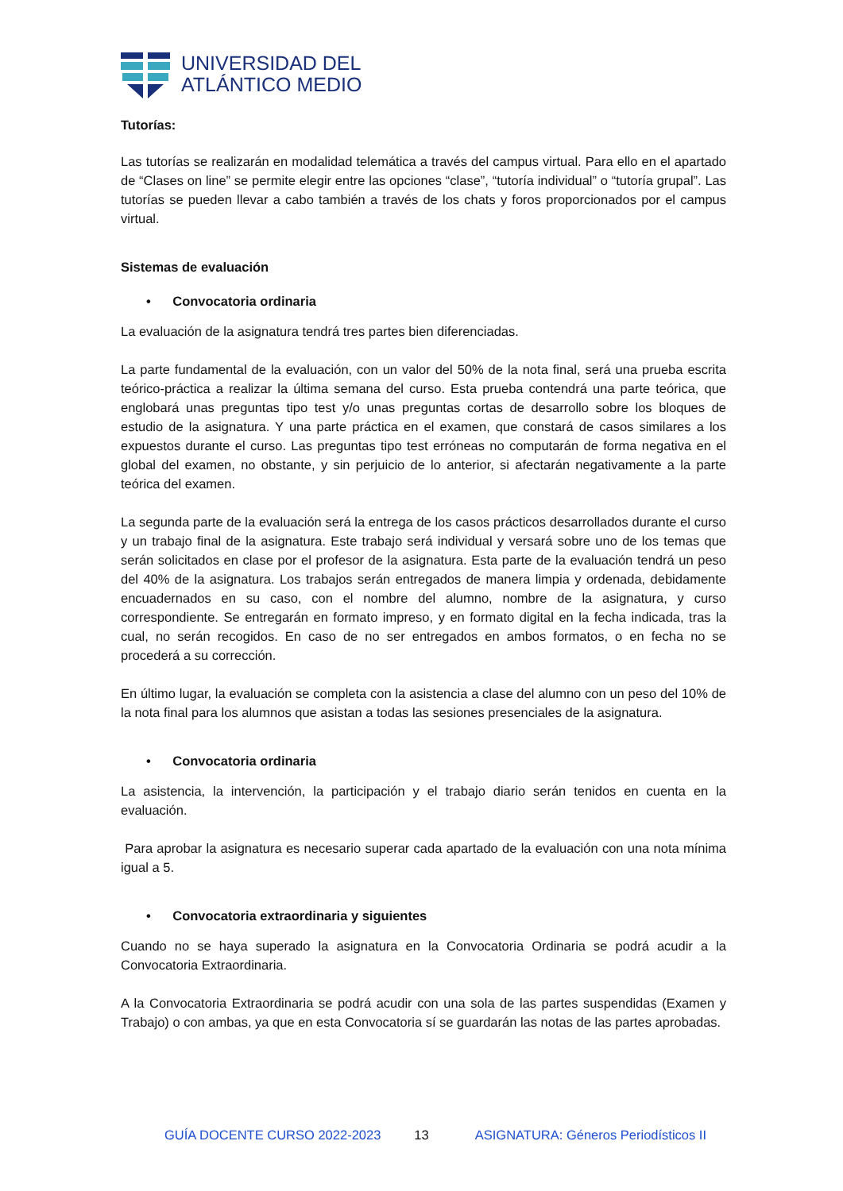UNIVERSIDAD DEL
ATLÁNTICO MEDIO
Tutorías:
Las tutorías se realizarán en modalidad telemática a través del campus virtual. Para ello en el apartado de “Clases on line” se permite elegir entre las opciones “clase”, “tutoría individual” o “tutoría grupal”. Las tutorías se pueden llevar a cabo también a través de los chats y foros proporcionados por el campus virtual.
Sistemas de evaluación
• Convocatoria ordinaria
La evaluación de la asignatura tendrá tres partes bien diferenciadas.
La parte fundamental de la evaluación, con un valor del 50% de la nota final, será una prueba escrita teórico-práctica a realizar la última semana del curso. Esta prueba contendrá una parte teórica, que englobará unas preguntas tipo test y/o unas preguntas cortas de desarrollo sobre los bloques de estudio de la asignatura. Y una parte práctica en el examen, que constará de casos similares a los expuestos durante el curso. Las preguntas tipo test erróneas no computarán de forma negativa en el global del examen, no obstante, y sin perjuicio de lo anterior, si afectarán negativamente a la parte teórica del examen.
La segunda parte de la evaluación será la entrega de los casos prácticos desarrollados durante el curso y un trabajo final de la asignatura. Este trabajo será individual y versará sobre uno de los temas que serán solicitados en clase por el profesor de la asignatura. Esta parte de la evaluación tendrá un peso del 40% de la asignatura. Los trabajos serán entregados de manera limpia y ordenada, debidamente encuadernados en su caso, con el nombre del alumno, nombre de la asignatura, y curso correspondiente. Se entregarán en formato impreso, y en formato digital en la fecha indicada, tras la cual, no serán recogidos. En caso de no ser entregados en ambos formatos, o en fecha no se procederá a su corrección.
En último lugar, la evaluación se completa con la asistencia a clase del alumno con un peso del 10% de la nota final para los alumnos que asistan a todas las sesiones presenciales de la asignatura.
• Convocatoria ordinaria
La asistencia, la intervención, la participación y el trabajo diario serán tenidos en cuenta en la evaluación.
Para aprobar la asignatura es necesario superar cada apartado de la evaluación con una nota mínima igual a 5.
• Convocatoria extraordinaria y siguientes
Cuando no se haya superado la asignatura en la Convocatoria Ordinaria se podrá acudir a la Convocatoria Extraordinaria.
A la Convocatoria Extraordinaria se podrá acudir con una sola de las partes suspendidas (Examen y Trabajo) o con ambas, ya que en esta Convocatoria sí se guardarán las notas de las partes aprobadas.
GUÍA DOCENTE CURSO 2022-2023 13 ASIGNATURA: Géneros Periodísticos II